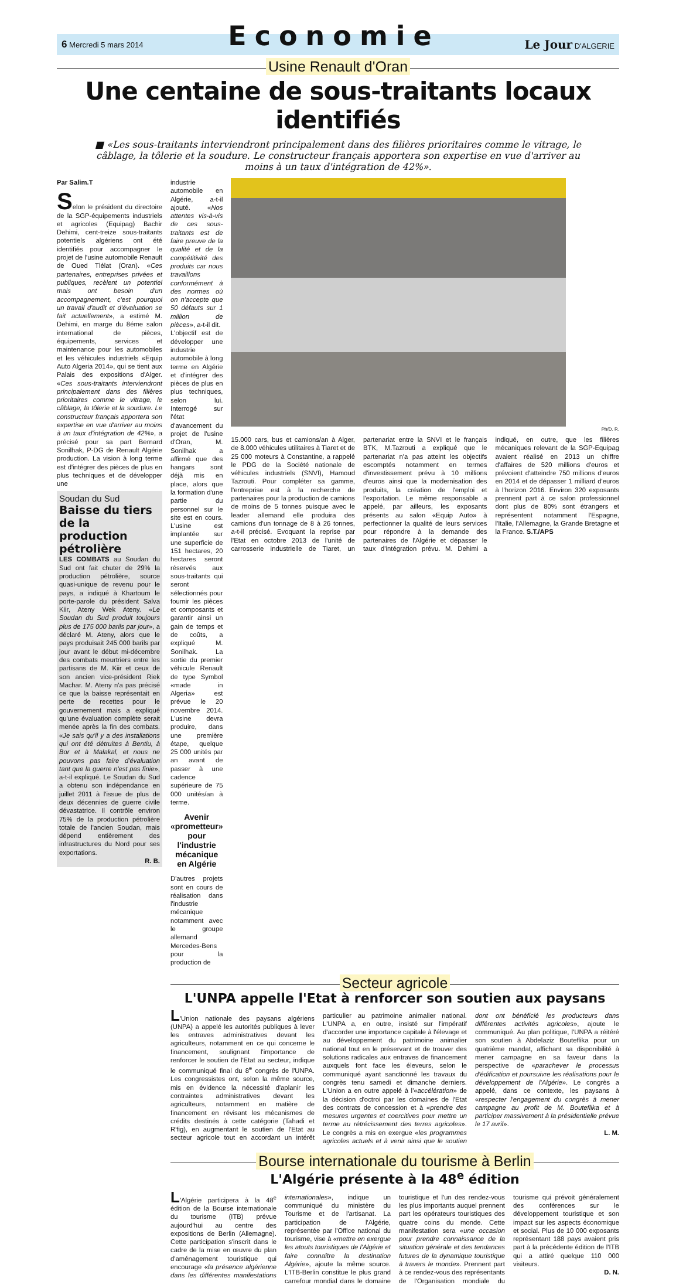6 Mercredi 5 mars 2014 Economie Le Jour D'ALGERIE
Usine Renault d'Oran
Une centaine de sous-traitants locaux identifiés
■ «Les sous-traitants interviendront principalement dans des filières prioritaires comme le vitrage, le câblage, la tôlerie et la soudure. Le constructeur français apportera son expertise en vue d'arriver au moins à un taux d'intégration de 42%».
Par Salim.T
Selon le président du directoire de la SGP-équipements industriels et agricoles (Equipag) Bachir Dehimi, cent-treize sous-traitants potentiels algériens ont été identifiés pour accompagner le projet de l'usine automobile Renault de Oued Tlélat (Oran). «Ces partenaires, entreprises privées et publiques, recèlent un potentiel mais ont besoin d'un accompagnement, c'est pourquoi un travail d'audit et d'évaluation se fait actuellement», a estimé M. Dehimi, en marge du 8éme salon international de pièces, équipements, services et maintenance pour les automobiles et les véhicules industriels «Equip Auto Algeria 2014», qui se tient aux Palais des expositions d'Alger. «Ces sous-traitants interviendront principalement dans des filières prioritaires comme le vitrage, le câblage, la tôlerie et la soudure. Le constructeur français apportera son expertise en vue d'arriver au moins à un taux d'intégration de 42%», a précisé pour sa part Bernard Sonilhak, P-DG de Renault Algérie production. La vision à long terme est d'intégrer des pièces de plus en plus techniques et de développer une
Soudan du Sud
Baisse du tiers de la production pétrolière
LES COMBATS au Soudan du Sud ont fait chuter de 29% la production pétrolière, source quasi-unique de revenu pour le pays, a indiqué à Khartoum le porte-parole du président Salva Kiir, Ateny Wek Ateny. «Le Soudan du Sud produit toujours plus de 175 000 barils par jour», a déclaré M. Ateny, alors que le pays produisait 245 000 barils par jour avant le début mi-décembre des combats meurtriers entre les partisans de M. Kiir et ceux de son ancien vice-président Riek Machar. M. Ateny n'a pas précisé ce que la baisse représentait en perte de recettes pour le gouvernement mais a expliqué qu'une évaluation complète serait menée après la fin des combats. «Je sais qu'il y a des installations qui ont été détruites à Bentiu, à Bor et à Malakal, et nous ne pouvons pas faire d'évaluation tant que la guerre n'est pas finie», a-t-il expliqué. Le Soudan du Sud a obtenu son indépendance en juillet 2011 à l'issue de plus de deux décennies de guerre civile dévastatrice. Il contrôle environ 75% de la production pétrolière totale de l'ancien Soudan, mais dépend entièrement des infrastructures du Nord pour ses exportations.
R. B.
industrie automobile en Algérie, a-t-il ajouté. «Nos attentes vis-à-vis de ces sous-traitants est de faire preuve de la qualité et de la compétitivité des produits car nous travaillons conformément à des normes où on n'accepte que 50 défauts sur 1 million de pièces», a-t-il dit.
L'objectif est de développer une industrie automobile à long terme en Algérie et d'intégrer des pièces de plus en plus techniques, selon lui. Interrogé sur l'état d'avancement du projet de l'usine d'Oran, M. Sonilhak a affirmé que des hangars sont déjà mis en place, alors que la formation d'une partie du personnel sur le site est en cours. L'usine est implantée sur une superficie de 151 hectares, 20 hectares seront réservés aux sous-traitants qui seront sélectionnés pour fournir les pièces et composants et garantir ainsi un gain de temps et de coûts, a expliqué M. Sonilhak. La sortie du premier véhicule Renault de type Symbol «made in Algeria» est prévue le 20 novembre 2014. L'usine devra produire, dans une première étape, quelque 25 000 unités par an avant de passer à une cadence supérieure de 75 000 unités/an à terme.
Avenir «prometteur» pour l'industrie mécanique en Algérie
D'autres projets sont en cours de réalisation dans l'industrie mécanique notamment avec le groupe allemand Mercedes-Bens pour la production de
Ph/D. R.
15.000 cars, bus et camions/an à Alger, de 8.000 véhicules utilitaires à Tiaret et de 25 000 moteurs à Constantine, a rappelé le PDG de la Société nationale de véhicules industriels (SNVI), Hamoud Tazrouti. Pour compléter sa gamme, l'entreprise est à la recherche de partenaires pour la production de camions de moins de 5 tonnes puisque avec le leader allemand elle produira des camions d'un tonnage de 8 à 26 tonnes, a-t-il précisé. Evoquant la reprise par l'Etat en octobre 2013 de l'unité de carrosserie industrielle de Tiaret, un partenariat entre la SNVI et le français BTK, M.Tazrouti a expliqué que le partenariat n'a pas atteint les objectifs escomptés notamment en termes d'investissement prévu à 10 millions d'euros ainsi que la modernisation des produits, la création de l'emploi et l'exportation. Le même responsable a appelé, par ailleurs, les exposants présents au salon «Equip Auto» à perfectionner la qualité de leurs services pour répondre à la demande des partenaires de l'Algérie et dépasser le taux d'intégration prévu. M. Dehimi a indiqué, en outre, que les filières mécaniques relevant de la SGP-Equipag avaient réalisé en 2013 un chiffre d'affaires de 520 millions d'euros et prévoient d'atteindre 750 millions d'euros en 2014 et de dépasser 1 milliard d'euros à l'horizon 2016. Environ 320 exposants prennent part à ce salon professionnel dont plus de 80% sont étrangers et représentent notamment l'Espagne, l'Italie, l'Allemagne, la Grande Bretagne et la France. S.T./APS
Secteur agricole
L'UNPA appelle l'Etat à renforcer son soutien aux paysans
L'Union nationale des paysans algériens (UNPA) a appelé les autorités publiques à lever les entraves administratives devant les agriculteurs, notamment en ce qui concerne le financement, soulignant l'importance de renforcer le soutien de l'Etat au secteur, indique le communiqué final du 8<sup>e</sup> congrès de l'UNPA. Les congressistes ont, selon la même source, mis en évidence la nécessité d'aplanir les contraintes administratives devant les agriculteurs, notamment en matière de financement en révisant les mécanismes de crédits destinés à cette catégorie (Tahadi et R'fig), en augmentant le soutien de l'Etat au secteur agricole tout en accordant un intérêt particulier au patrimoine animalier national. L'UNPA a, en outre, insisté sur l'impératif d'accorder une importance capitale à l'élevage et au développement du patrimoine animalier national tout en le préservant et de trouver des solutions radicales aux entraves de financement auxquels font face les éleveurs, selon le communiqué ayant sanctionné les travaux du congrès tenu samedi et dimanche derniers. L'Union a en outre appelé à l'«accélération» de la décision d'octroi par les domaines de l'Etat des contrats de concession et à «prendre des mesures urgentes et coercitives pour mettre un terme au rétrécissement des terres agricoles». Le congrès a mis en exergue «les programmes agricoles actuels et à venir ainsi que le soutien dont ont bénéficié les producteurs dans différentes activités agricoles», ajoute le communiqué. Au plan politique, l'UNPA a réitéré son soutien à Abdelaziz Bouteflika pour un quatrième mandat, affichant sa disponibilité à mener campagne en sa faveur dans la perspective de «parachever le processus d'édification et poursuivre les réalisations pour le développement de l'Algérie». Le congrès a appelé, dans ce contexte, les paysans à «respecter l'engagement du congrès à mener campagne au profit de M. Bouteflika et à participer massivement à la présidentielle prévue le 17 avril».
L. M.
Bourse internationale du tourisme à Berlin
L'Algérie présente à la 48<sup>e</sup> édition
L'Algérie participera à la 48<sup>e</sup> édition de la Bourse internationale du tourisme (ITB) prévue aujourd'hui au centre des expositions de Berlin (Allemagne). Cette participation s'inscrit dans le cadre de la mise en œuvre du plan d'aménagement touristique qui encourage «la présence algérienne dans les différentes manifestations internationales», indique un communiqué du ministère du Tourisme et de l'artisanat. La participation de l'Algérie, représentée par l'Office national du tourisme, vise à «mettre en exergue les atouts touristiques de l'Algérie et faire connaître la destination Algérie», ajoute la même source. L'ITB-Berlin constitue le plus grand carrefour mondial dans le domaine touristique et l'un des rendez-vous les plus importants auquel prennent part les opérateurs touristiques des quatre coins du monde. Cette manifestation sera «une occasion pour prendre connaissance de la situation générale et des tendances futures de la dynamique touristique à travers le monde». Prennent part à ce rendez-vous des représentants de l'Organisation mondiale du tourisme qui prévoit généralement des conférences sur le développement touristique et son impact sur les aspects économique et social. Plus de 10 000 exposants représentant 188 pays avaient pris part à la précédente édition de l'ITB qui a attiré quelque 110 000 visiteurs.
D. N.